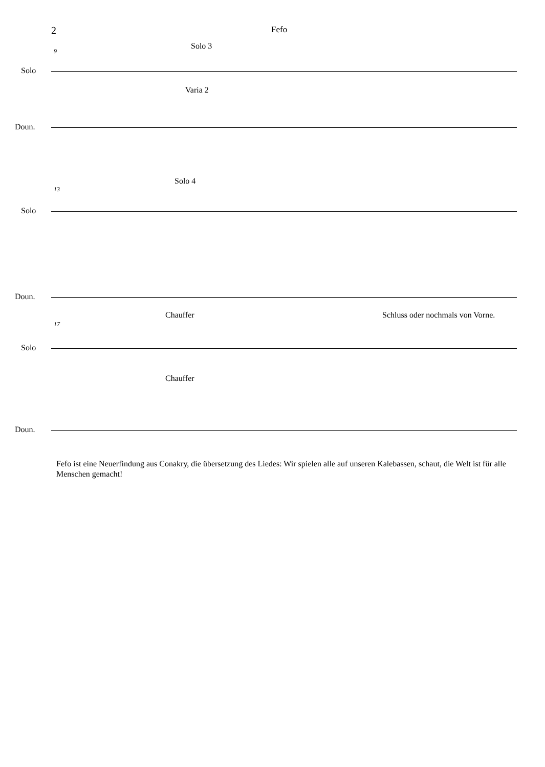2 Fefo
9
Solo 3
Solo
Varia 2
Doun.
13
Solo 4
Solo
Doun.
17
Chauffer Schluss oder nochmals von Vorne.
Solo
Chauffer
Doun.
Fefo ist eine Neuerfindung aus Conakry, die übersetzung des Liedes: Wir spielen alle auf unseren Kalebassen, schaut, die Welt ist für alle Menschen gemacht!